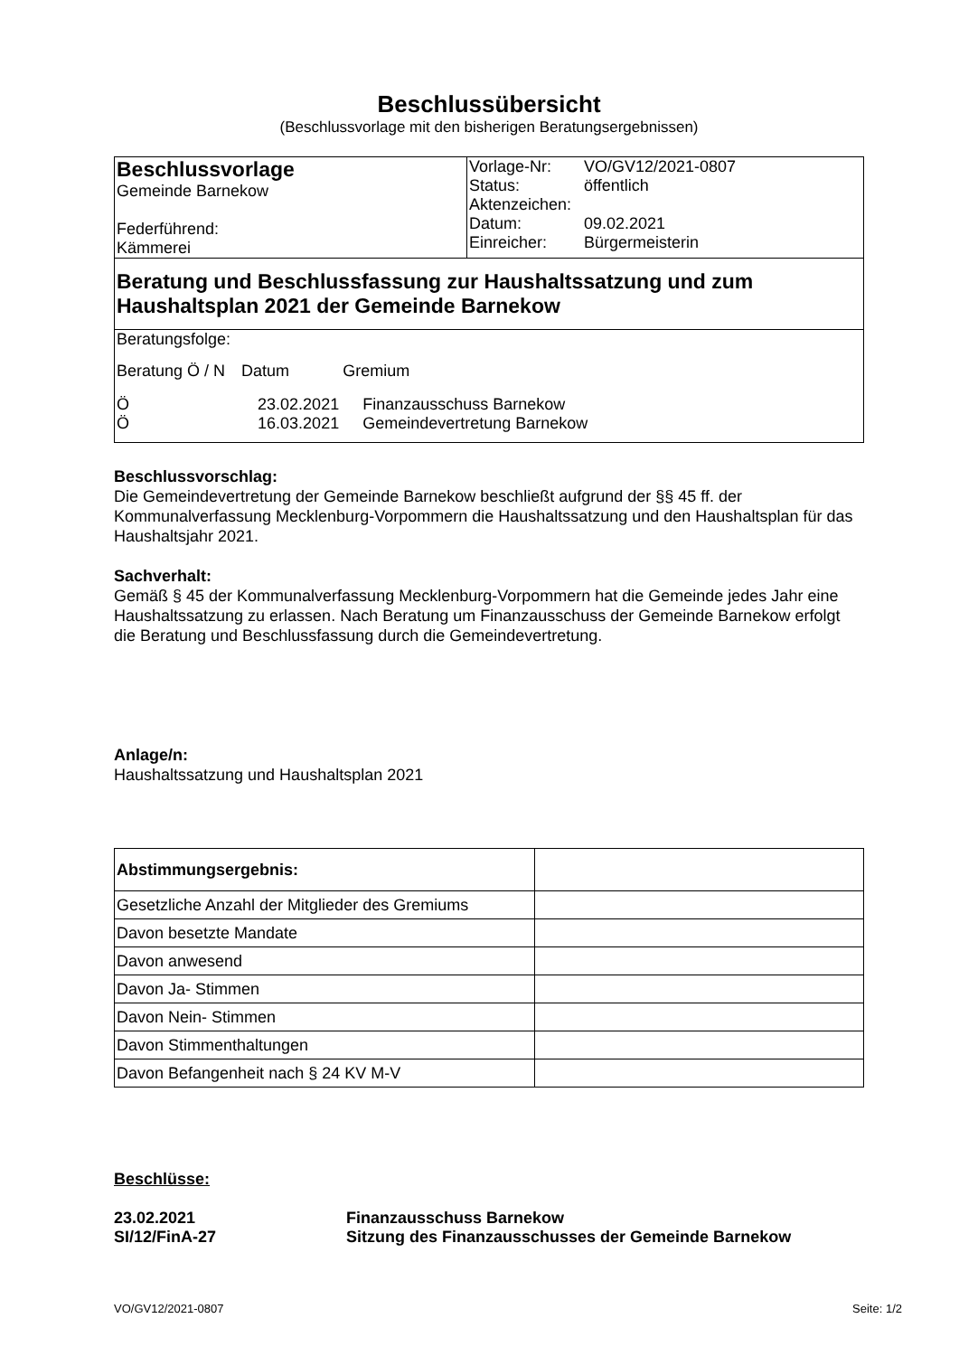Beschlussübersicht
(Beschlussvorlage mit den bisherigen Beratungsergebnissen)
| Beschlussvorlage Gemeinde Barnekow Federführend: Kämmerei | / Vorlage-Nr: / VO/GV12/2021-0807 / / Status: / öffentlich / / Aktenzeichen: / / / Datum: / 09.02.2021 / / Einreicher: / Bürgermeisterin / |
| Beratung und Beschlussfassung zur Haushaltssatzung und zum Haushaltsplan 2021 der Gemeinde Barnekow | |
| Beratungsfolge: / Beratung Ö / N / Datum / Gremium / / Ö / 23.02.2021 / Finanzausschuss Barnekow / / Ö / 16.03.2021 / Gemeindevertretung Barnekow / | |
Beschlussvorschlag:
Die Gemeindevertretung der Gemeinde Barnekow beschließt aufgrund der §§ 45 ff. der Kommunalverfassung Mecklenburg-Vorpommern die Haushaltssatzung und den Haushaltsplan für das Haushaltsjahr 2021.
Sachverhalt:
Gemäß § 45 der Kommunalverfassung Mecklenburg-Vorpommern hat die Gemeinde jedes Jahr eine Haushaltssatzung zu erlassen. Nach Beratung um Finanzausschuss der Gemeinde Barnekow erfolgt die Beratung und Beschlussfassung durch die Gemeindevertretung.
Anlage/n:
Haushaltssatzung und Haushaltsplan 2021
| Abstimmungsergebnis: | |
| Gesetzliche Anzahl der Mitglieder des Gremiums | |
| Davon besetzte Mandate | |
| Davon anwesend | |
| Davon Ja- Stimmen | |
| Davon Nein- Stimmen | |
| Davon Stimmenthaltungen | |
| Davon Befangenheit nach § 24 KV M-V | |
Beschlüsse:
| 23.02.2021 SI/12/FinA-27 | Finanzausschuss Barnekow Sitzung des Finanzausschusses der Gemeinde Barnekow |
VO/GV12/2021-0807 Seite: 1/2